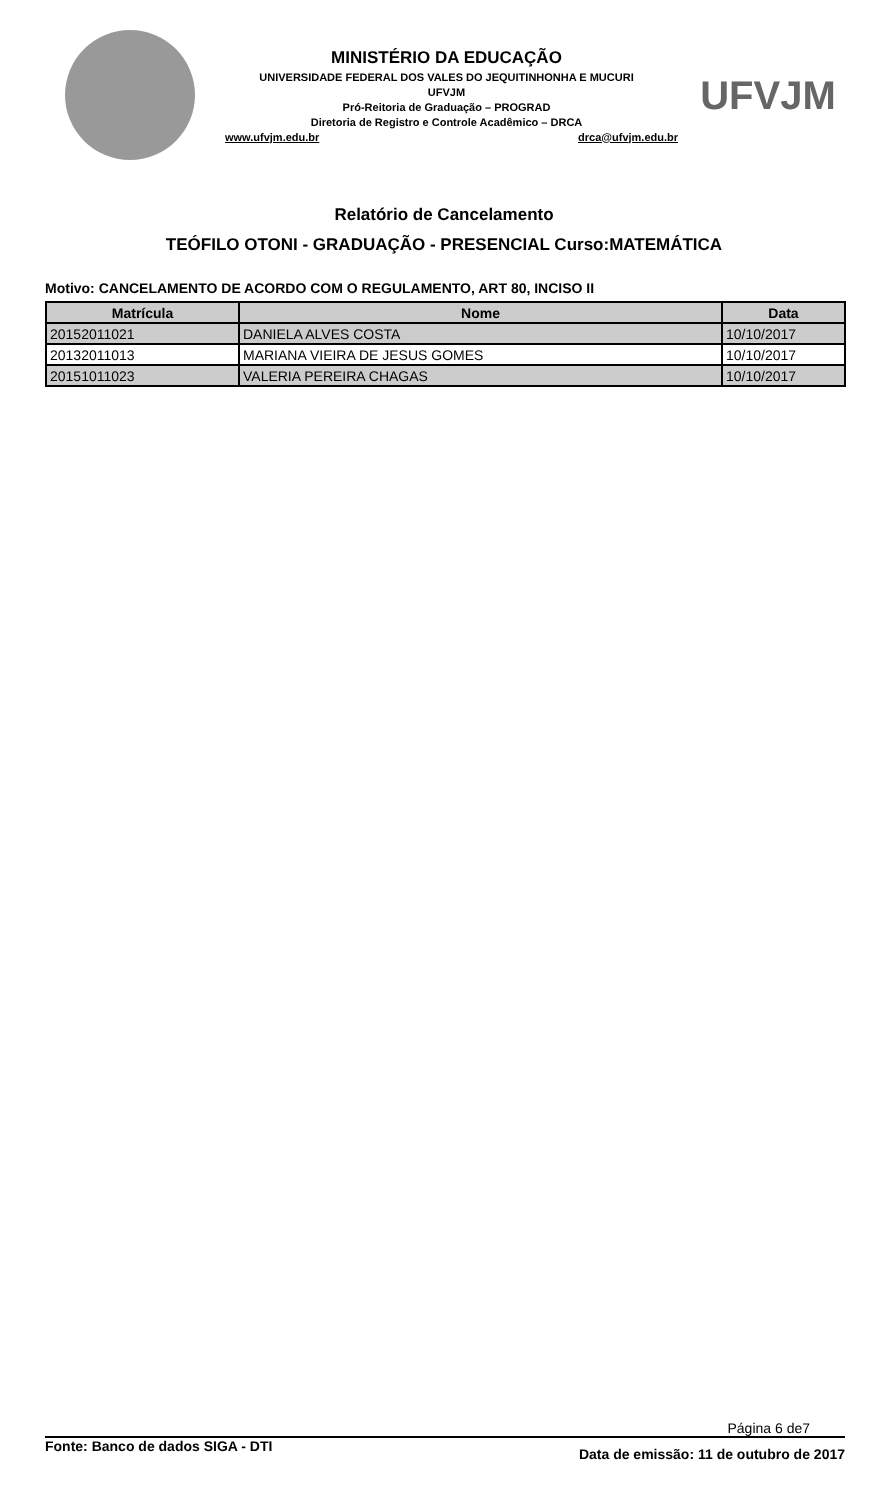MINISTÉRIO DA EDUCAÇÃO
UNIVERSIDADE FEDERAL DOS VALES DO JEQUITINHONHA E MUCURI
UFVJM
Pró-Reitoria de Graduação – PROGRAD
Diretoria de Registro e Controle Acadêmico – DRCA
www.ufvjm.edu.br drca@ufvjm.edu.br
UFVJM
Relatório de Cancelamento
TEÓFILO OTONI - GRADUAÇÃO - PRESENCIAL Curso:MATEMÁTICA
Motivo: CANCELAMENTO DE ACORDO COM O REGULAMENTO, ART 80, INCISO II
| Matrícula | Nome | Data |
| --- | --- | --- |
| 20152011021 | DANIELA ALVES COSTA | 10/10/2017 |
| 20132011013 | MARIANA VIEIRA DE JESUS GOMES | 10/10/2017 |
| 20151011023 | VALERIA PEREIRA CHAGAS | 10/10/2017 |
Página 6 de7
Fonte: Banco de dados SIGA - DTI Data de emissão: 11 de outubro de 2017